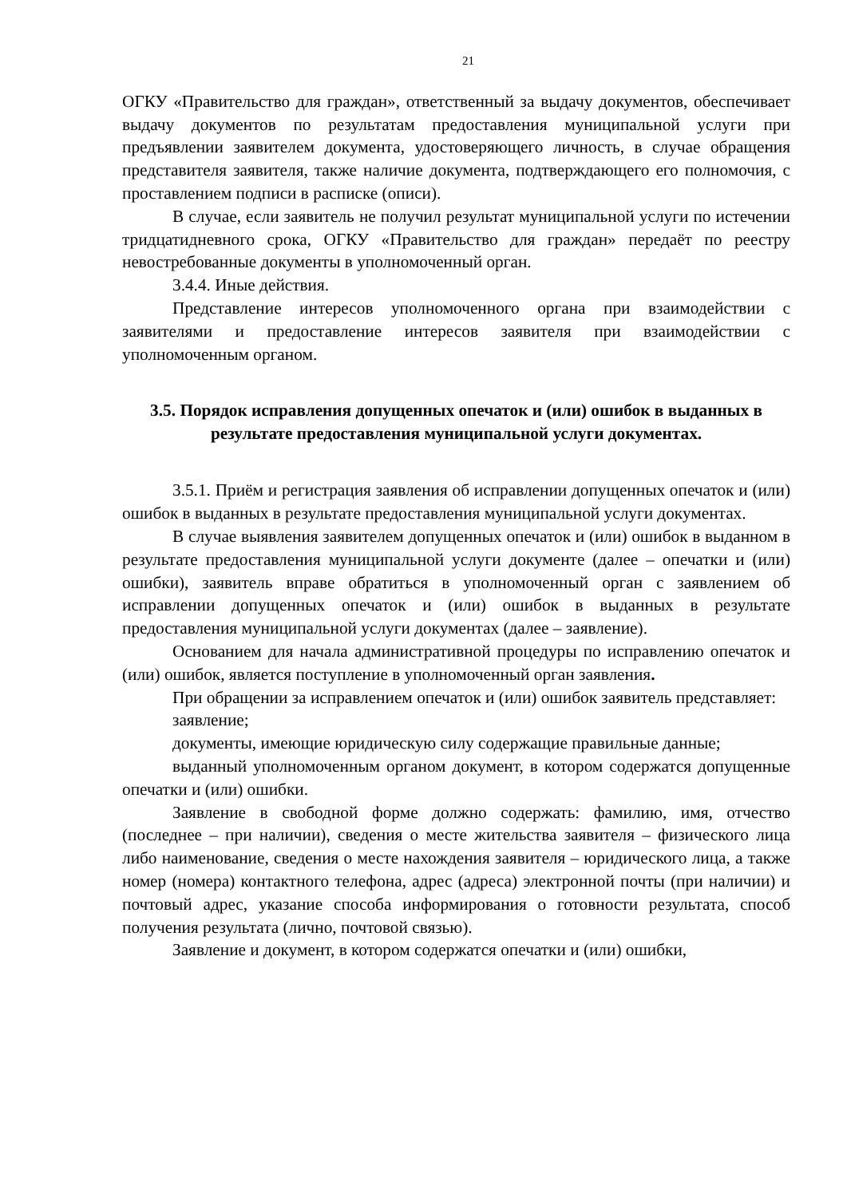21
ОГКУ «Правительство для граждан», ответственный за выдачу документов, обеспечивает выдачу документов по результатам предоставления муниципальной услуги при предъявлении заявителем документа, удостоверяющего личность, в случае обращения представителя заявителя, также наличие документа, подтверждающего его полномочия, с проставлением подписи в расписке (описи).
В случае, если заявитель не получил результат муниципальной услуги по истечении тридцатидневного срока, ОГКУ «Правительство для граждан» передаёт по реестру невостребованные документы в уполномоченный орган.
3.4.4. Иные действия.
Представление интересов уполномоченного органа при взаимодействии с заявителями и предоставление интересов заявителя при взаимодействии с уполномоченным органом.
3.5. Порядок исправления допущенных опечаток и (или) ошибок в выданных в результате предоставления муниципальной услуги документах.
3.5.1. Приём и регистрация заявления об исправлении допущенных опечаток и (или) ошибок в выданных в результате предоставления муниципальной услуги документах.
В случае выявления заявителем допущенных опечаток и (или) ошибок в выданном в результате предоставления муниципальной услуги документе (далее – опечатки и (или) ошибки), заявитель вправе обратиться в уполномоченный орган с заявлением об исправлении допущенных опечаток и (или) ошибок в выданных в результате предоставления муниципальной услуги документах (далее – заявление).
Основанием для начала административной процедуры по исправлению опечаток и (или) ошибок, является поступление в уполномоченный орган заявления.
При обращении за исправлением опечаток и (или) ошибок заявитель представляет:
заявление;
документы, имеющие юридическую силу содержащие правильные данные;
выданный уполномоченным органом документ, в котором содержатся допущенные опечатки и (или) ошибки.
Заявление в свободной форме должно содержать: фамилию, имя, отчество (последнее – при наличии), сведения о месте жительства заявителя – физического лица либо наименование, сведения о месте нахождения заявителя – юридического лица, а также номер (номера) контактного телефона, адрес (адреса) электронной почты (при наличии) и почтовый адрес, указание способа информирования о готовности результата, способ получения результата (лично, почтовой связью).
Заявление и документ, в котором содержатся опечатки и (или) ошибки,